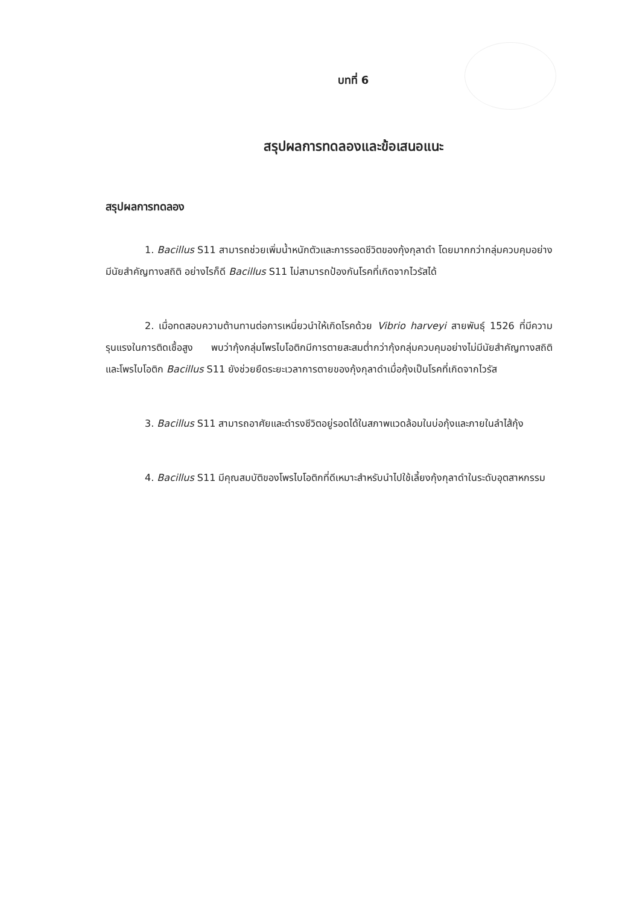บทที่ 6
สรุปผลการทดลองและข้อเสนอแนะ
สรุปผลการทดลอง
1. Bacillus S11 สามารถช่วยเพิ่มน้ำหนักตัวและการรอดชีวิตของกุ้งกุลาดำ โดยมากกว่ากลุ่มควบคุมอย่างมีนัยสำคัญทางสถิติ อย่างไรก็ดี Bacillus S11 ไม่สามารถป้องกันโรคที่เกิดจากไวรัสได้
2. เมื่อทดสอบความต้านทานต่อการเหนี่ยวนำให้เกิดโรคด้วย Vibrio harveyi สายพันธุ์ 1526 ที่มีความรุนแรงในการติดเชื้อสูง พบว่ากุ้งกลุ่มโพรไบโอติกมีการตายสะสมต่ำกว่ากุ้งกลุ่มควบคุมอย่างไม่มีนัยสำคัญทางสถิติ และโพรไบโอติก Bacillus S11 ยังช่วยยืดระยะเวลาการตายของกุ้งกุลาดำเมื่อกุ้งเป็นโรคที่เกิดจากไวรัส
3. Bacillus S11 สามารถอาศัยและดำรงชีวิตอยู่รอดได้ในสภาพแวดล้อมในบ่อกุ้งและภายในลำไส้กุ้ง
4. Bacillus S11 มีคุณสมบัติของโพรไบโอติกที่ดีเหมาะสำหรับนำไปใช้เลี้ยงกุ้งกุลาดำในระดับอุตสาหกรรม